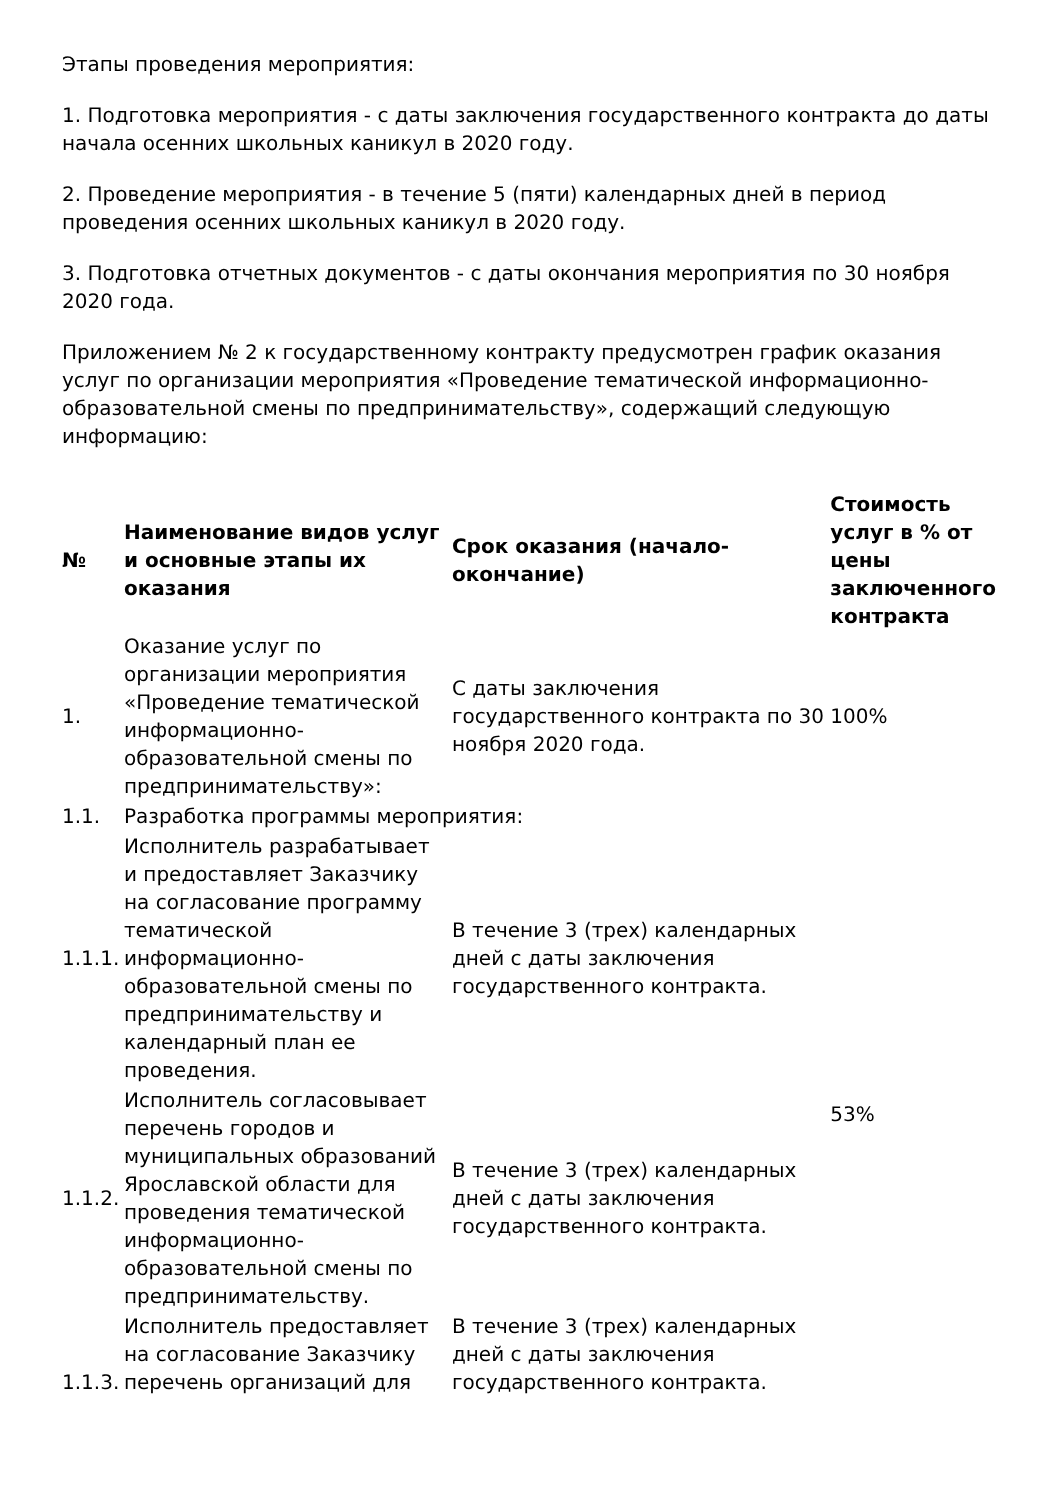Этапы проведения мероприятия:
1. Подготовка мероприятия - с даты заключения государственного контракта до даты начала осенних школьных каникул в 2020 году.
2. Проведение мероприятия - в течение 5 (пяти) календарных дней в период проведения осенних школьных каникул в 2020 году.
3. Подготовка отчетных документов - с даты окончания мероприятия по 30 ноября 2020 года.
Приложением № 2 к государственному контракту предусмотрен график оказания услуг по организации мероприятия «Проведение тематической информационно-образовательной смены по предпринимательству», содержащий следующую информацию:
| № | Наименование видов услуг и основные этапы их оказания | Срок оказания (начало-окончание) | Стоимость услуг в % от цены заключенного контракта |
| --- | --- | --- | --- |
| 1. | Оказание услуг по организации мероприятия «Проведение тематической информационно-образовательной смены по предпринимательству»: | С даты заключения государственного контракта по 30 ноября 2020 года. | 100% |
| 1.1. | Разработка программы мероприятия: | | |
| 1.1.1. | Исполнитель разрабатывает и предоставляет Заказчику на согласование программу тематической информационно-образовательной смены по предпринимательству и календарный план ее проведения. | В течение 3 (трех) календарных дней с даты заключения государственного контракта. | 53% |
| 1.1.2. | Исполнитель согласовывает перечень городов и муниципальных образований Ярославской области для проведения тематической информационно-образовательной смены по предпринимательству. | В течение 3 (трех) календарных дней с даты заключения государственного контракта. | |
| 1.1.3. | Исполнитель предоставляет на согласование Заказчику перечень организаций для | В течение 3 (трех) календарных дней с даты заключения государственного контракта. | |